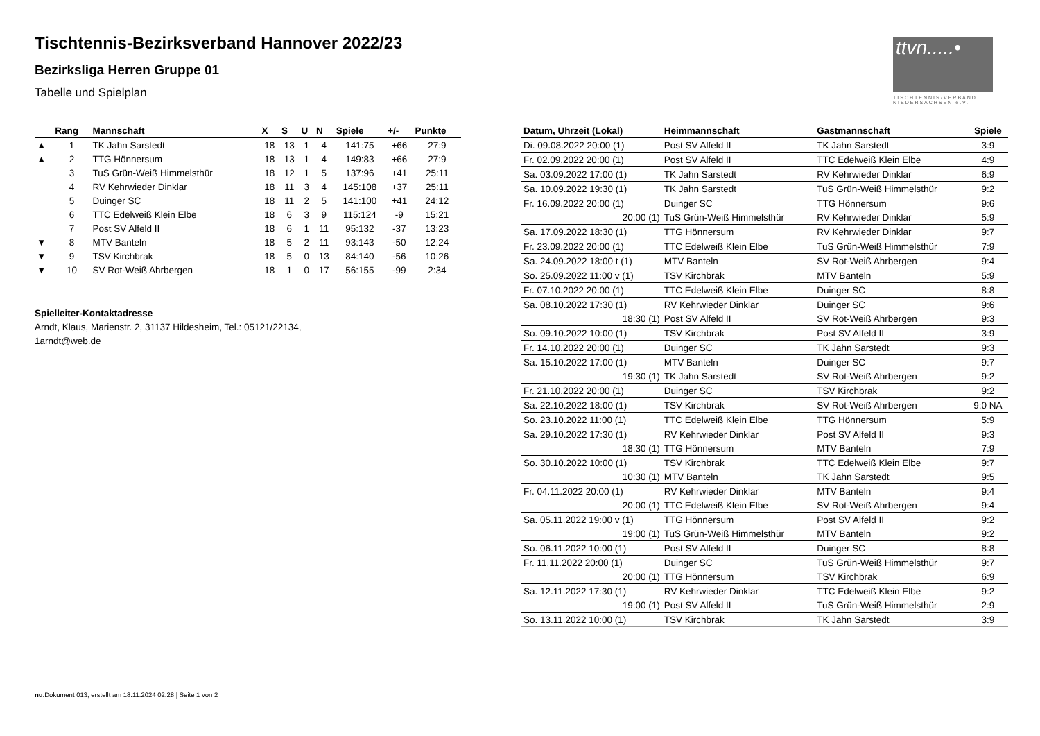Tischtennis-Bezirksverband Hannover 2022/23
Bezirksliga Herren Gruppe 01
Tabelle und Spielplan
ttvn.....•
TISCHTENNIS-VERBAND NIEDERSACHSEN e.V.
| | Rang | Mannschaft | X | S | U | N | Spiele | +/- | Punkte |
| --- | --- | --- | --- | --- | --- | --- | --- | --- | --- |
| ▲ | 1 | TK Jahn Sarstedt | 18 | 13 | 1 | 4 | 141:75 | +66 | 27:9 |
| ▲ | 2 | TTG Hönnersum | 18 | 13 | 1 | 4 | 149:83 | +66 | 27:9 |
| | 3 | TuS Grün-Weiß Himmelsthür | 18 | 12 | 1 | 5 | 137:96 | +41 | 25:11 |
| | 4 | RV Kehrwieder Dinklar | 18 | 11 | 3 | 4 | 145:108 | +37 | 25:11 |
| | 5 | Duinger SC | 18 | 11 | 2 | 5 | 141:100 | +41 | 24:12 |
| | 6 | TTC Edelweiß Klein Elbe | 18 | 6 | 3 | 9 | 115:124 | -9 | 15:21 |
| | 7 | Post SV Alfeld II | 18 | 6 | 1 | 11 | 95:132 | -37 | 13:23 |
| ▼ | 8 | MTV Banteln | 18 | 5 | 2 | 11 | 93:143 | -50 | 12:24 |
| ▼ | 9 | TSV Kirchbrak | 18 | 5 | 0 | 13 | 84:140 | -56 | 10:26 |
| ▼ | 10 | SV Rot-Weiß Ahrbergen | 18 | 1 | 0 | 17 | 56:155 | -99 | 2:34 |
Spielleiter-Kontaktadresse
Arndt, Klaus, Marienstr. 2, 31137 Hildesheim, Tel.: 05121/22134,
1arndt@web.de
| Datum, Uhrzeit (Lokal) | Heimmannschaft | Gastmannschaft | Spiele |
| --- | --- | --- | --- |
| Di. 09.08.2022 20:00 (1) | Post SV Alfeld II | TK Jahn Sarstedt | 3:9 |
| Fr. 02.09.2022 20:00 (1) | Post SV Alfeld II | TTC Edelweiß Klein Elbe | 4:9 |
| Sa. 03.09.2022 17:00 (1) | TK Jahn Sarstedt | RV Kehrwieder Dinklar | 6:9 |
| Sa. 10.09.2022 19:30 (1) | TK Jahn Sarstedt | TuS Grün-Weiß Himmelsthür | 9:2 |
| Fr. 16.09.2022 20:00 (1) | Duinger SC | TTG Hönnersum | 9:6 |
| 20:00 (1) | TuS Grün-Weiß Himmelsthür | RV Kehrwieder Dinklar | 5:9 |
| Sa. 17.09.2022 18:30 (1) | TTG Hönnersum | RV Kehrwieder Dinklar | 9:7 |
| Fr. 23.09.2022 20:00 (1) | TTC Edelweiß Klein Elbe | TuS Grün-Weiß Himmelsthür | 7:9 |
| Sa. 24.09.2022 18:00 t (1) | MTV Banteln | SV Rot-Weiß Ahrbergen | 9:4 |
| So. 25.09.2022 11:00 v (1) | TSV Kirchbrak | MTV Banteln | 5:9 |
| Fr. 07.10.2022 20:00 (1) | TTC Edelweiß Klein Elbe | Duinger SC | 8:8 |
| Sa. 08.10.2022 17:30 (1) | RV Kehrwieder Dinklar | Duinger SC | 9:6 |
| 18:30 (1) | Post SV Alfeld II | SV Rot-Weiß Ahrbergen | 9:3 |
| So. 09.10.2022 10:00 (1) | TSV Kirchbrak | Post SV Alfeld II | 3:9 |
| Fr. 14.10.2022 20:00 (1) | Duinger SC | TK Jahn Sarstedt | 9:3 |
| Sa. 15.10.2022 17:00 (1) | MTV Banteln | Duinger SC | 9:7 |
| 19:30 (1) | TK Jahn Sarstedt | SV Rot-Weiß Ahrbergen | 9:2 |
| Fr. 21.10.2022 20:00 (1) | Duinger SC | TSV Kirchbrak | 9:2 |
| Sa. 22.10.2022 18:00 (1) | TSV Kirchbrak | SV Rot-Weiß Ahrbergen | 9:0 NA |
| So. 23.10.2022 11:00 (1) | TTC Edelweiß Klein Elbe | TTG Hönnersum | 5:9 |
| Sa. 29.10.2022 17:30 (1) | RV Kehrwieder Dinklar | Post SV Alfeld II | 9:3 |
| 18:30 (1) | TTG Hönnersum | MTV Banteln | 7:9 |
| So. 30.10.2022 10:00 (1) | TSV Kirchbrak | TTC Edelweiß Klein Elbe | 9:7 |
| 10:30 (1) | MTV Banteln | TK Jahn Sarstedt | 9:5 |
| Fr. 04.11.2022 20:00 (1) | RV Kehrwieder Dinklar | MTV Banteln | 9:4 |
| 20:00 (1) | TTC Edelweiß Klein Elbe | SV Rot-Weiß Ahrbergen | 9:4 |
| Sa. 05.11.2022 19:00 v (1) | TTG Hönnersum | Post SV Alfeld II | 9:2 |
| 19:00 (1) | TuS Grün-Weiß Himmelsthür | MTV Banteln | 9:2 |
| So. 06.11.2022 10:00 (1) | Post SV Alfeld II | Duinger SC | 8:8 |
| Fr. 11.11.2022 20:00 (1) | Duinger SC | TuS Grün-Weiß Himmelsthür | 9:7 |
| 20:00 (1) | TTG Hönnersum | TSV Kirchbrak | 6:9 |
| Sa. 12.11.2022 17:30 (1) | RV Kehrwieder Dinklar | TTC Edelweiß Klein Elbe | 9:2 |
| 19:00 (1) | Post SV Alfeld II | TuS Grün-Weiß Himmelsthür | 2:9 |
| So. 13.11.2022 10:00 (1) | TSV Kirchbrak | TK Jahn Sarstedt | 3:9 |
nu.Dokument 013, erstellt am 18.11.2024 02:28 | Seite 1 von 2